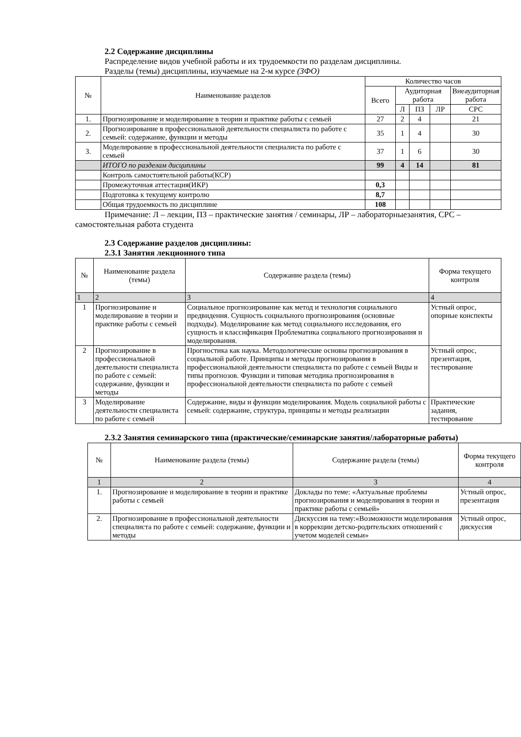2.2 Содержание дисциплины
Распределение видов учебной работы и их трудоемкости по разделам дисциплины.
Разделы (темы) дисциплины, изучаемые на 2-м курсе (ЗФО)
| № | Наименование разделов | Количество часов | | | | |
| --- | --- | --- | --- | --- | --- | --- |
| | | Всего | Аудиторная работа | | | Внеаудиторная работа |
| | | | Л | ПЗ | ЛР | СРС |
| 1. | Прогнозирование и моделирование в теории и практике работы с семьей | 27 | 2 | 4 | | 21 |
| 2. | Прогнозирование в профессиональной деятельности специалиста по работе с семьей: содержание, функции и методы | 35 | 1 | 4 | | 30 |
| 3. | Моделирование в профессиональной деятельности специалиста по работе с семьей | 37 | 1 | 6 | | 30 |
| | ИТОГО по разделам дисциплины | 99 | 4 | 14 | | 81 |
| | Контроль самостоятельной работы(КСР) | | | | | |
| | Промежуточная аттестация(ИКР) | 0,3 | | | | |
| | Подготовка к текущему контролю | 8,7 | | | | |
| | Общая трудоемкость по дисциплине | 108 | | | | |
Примечание: Л – лекции, ПЗ – практические занятия / семинары, ЛР – лабораторныезанятия, СРС – самостоятельная работа студента
2.3 Содержание разделов дисциплины:
2.3.1 Занятия лекционного типа
| № | Наименование раздела (темы) | Содержание раздела (темы) | Форма текущего контроля |
| --- | --- | --- | --- |
| 1 | 2 | 3 | 4 |
| 1 | Прогнозирование и моделирование в теории и практике работы с семьей | Социальное прогнозирование как метод и технология социального предвидения. Сущность социального прогнозирования (основные подходы). Моделирование как метод социального исследования, его сущность и классификация Проблематика социального прогнозирования и моделирования. | Устный опрос, опорные конспекты |
| 2 | Прогнозирование в профессиональной деятельности специалиста по работе с семьей: содержание, функции и методы | Прогностика как наука. Методологические основы прогнозирования в социальной работе. Принципы и методы прогнозирования в профессиональной деятельности специалиста по работе с семьей Виды и типы прогнозов. Функции и типовая методика прогнозирования в профессиональной деятельности специалиста по работе с семьей | Устный опрос, презентация, тестирование |
| 3 | Моделирование деятельности специалиста по работе с семьей | Содержание, виды и функции моделирования. Модель социальной работы с семьей: содержание, структура, принципы и методы реализации | Практические задания, тестирование |
2.3.2 Занятия семинарского типа (практические/семинарские занятия/лабораторные работы)
| № | Наименование раздела (темы) | Содержание раздела (темы) | Форма текущего контроля |
| --- | --- | --- | --- |
| 1 | 2 | 3 | 4 |
| 1. | Прогнозирование и моделирование в теории и практике работы с семьей | Доклады по теме: «Актуальные проблемы прогнозирования и моделирования в теории и практике работы с семьей» | Устный опрос, презентация |
| 2. | Прогнозирование в профессиональной деятельности специалиста по работе с семьей: содержание, функции и методы | Дискуссия на тему:«Возможности моделирования в коррекции детско-родительских отношений с учетом моделей семьи» | Устный опрос, дискуссия |